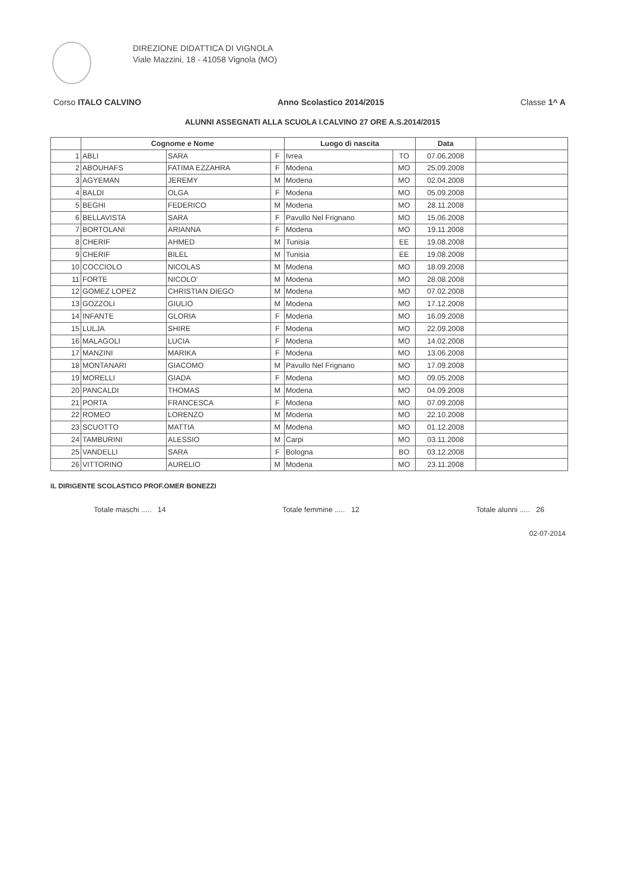DIREZIONE DIDATTICA DI VIGNOLA
Viale Mazzini, 18 - 41058 Vignola (MO)
Corso ITALO CALVINO Anno Scolastico 2014/2015 Classe 1^ A
ALUNNI ASSEGNATI ALLA SCUOLA I.CALVINO 27 ORE A.S.2014/2015
| | Cognome e Nome | | | Luogo di nascita | | Data | |
| --- | --- | --- | --- | --- | --- | --- | --- |
| 1 | ABLI | SARA | F | Ivrea | TO | 07.06.2008 | |
| 2 | ABOUHAFS | FATIMA EZZAHRA | F | Modena | MO | 25.09.2008 | |
| 3 | AGYEMAN | JEREMY | M | Modena | MO | 02.04.2008 | |
| 4 | BALDI | OLGA | F | Modena | MO | 05.09.2008 | |
| 5 | BEGHI | FEDERICO | M | Modena | MO | 28.11.2008 | |
| 6 | BELLAVISTA | SARA | F | Pavullo Nel Frignano | MO | 15.06.2008 | |
| 7 | BORTOLANI | ARIANNA | F | Modena | MO | 19.11.2008 | |
| 8 | CHERIF | AHMED | M | Tunisia | EE | 19.08.2008 | |
| 9 | CHERIF | BILEL | M | Tunisia | EE | 19.08.2008 | |
| 10 | COCCIOLO | NICOLAS | M | Modena | MO | 18.09.2008 | |
| 11 | FORTE | NICOLO' | M | Modena | MO | 28.08.2008 | |
| 12 | GOMEZ LOPEZ | CHRISTIAN DIEGO | M | Modena | MO | 07.02.2008 | |
| 13 | GOZZOLI | GIULIO | M | Modena | MO | 17.12.2008 | |
| 14 | INFANTE | GLORIA | F | Modena | MO | 16.09.2008 | |
| 15 | LULJA | SHIRE | F | Modena | MO | 22.09.2008 | |
| 16 | MALAGOLI | LUCIA | F | Modena | MO | 14.02.2008 | |
| 17 | MANZINI | MARIKA | F | Modena | MO | 13.06.2008 | |
| 18 | MONTANARI | GIACOMO | M | Pavullo Nel Frignano | MO | 17.09.2008 | |
| 19 | MORELLI | GIADA | F | Modena | MO | 09.05.2008 | |
| 20 | PANCALDI | THOMAS | M | Modena | MO | 04.09.2008 | |
| 21 | PORTA | FRANCESCA | F | Modena | MO | 07.09.2008 | |
| 22 | ROMEO | LORENZO | M | Modena | MO | 22.10.2008 | |
| 23 | SCUOTTO | MATTIA | M | Modena | MO | 01.12.2008 | |
| 24 | TAMBURINI | ALESSIO | M | Carpi | MO | 03.11.2008 | |
| 25 | VANDELLI | SARA | F | Bologna | BO | 03.12.2008 | |
| 26 | VITTORINO | AURELIO | M | Modena | MO | 23.11.2008 | |
IL DIRIGENTE SCOLASTICO PROF.OMER BONEZZI
Totale maschi ..... 14 Totale femmine ..... 12 Totale alunni ..... 26
02-07-2014